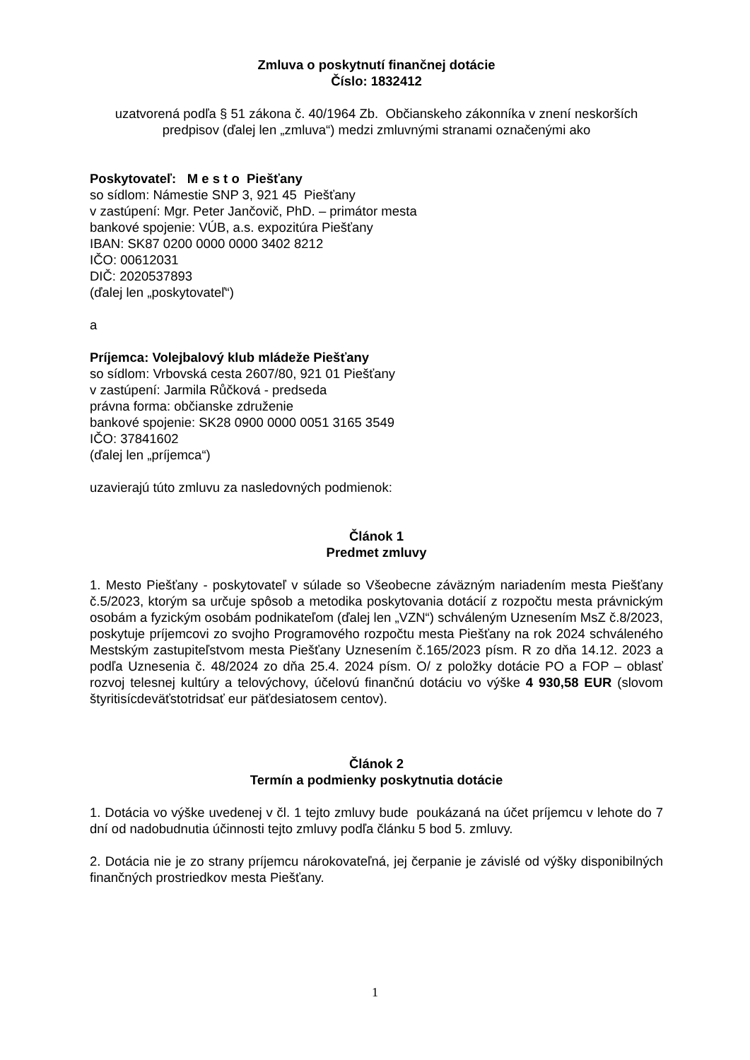Zmluva o poskytnutí finančnej dotácie
Číslo: 1832412
uzatvorená podľa § 51 zákona č. 40/1964 Zb. Občianskeho zákonníka v znení neskorších predpisov (ďalej len „zmluva“) medzi zmluvnými stranami označenými ako
Poskytovateľ: M e s t o Piešťany
so sídlom: Námestie SNP 3, 921 45 Piešťany
v zastúpení: Mgr. Peter Jančovič, PhD. – primátor mesta
bankové spojenie: VÚB, a.s. expozitúra Piešťany
IBAN: SK87 0200 0000 0000 3402 8212
IČO: 00612031
DIČ: 2020537893
(ďalej len „poskytovateľ“)
a
Príjemca: Volejbalový klub mládeže Piešťany
so sídlom: Vrbovská cesta 2607/80, 921 01 Piešťany
v zastúpení: Jarmila Růčková - predseda
právna forma: občianske združenie
bankové spojenie: SK28 0900 0000 0051 3165 3549
IČO: 37841602
(ďalej len „príjemca“)
uzavierajú túto zmluvu za nasledovných podmienok:
Článok 1
Predmet zmluvy
1. Mesto Piešťany - poskytovateľ v súlade so Všeobecne záväzným nariadením mesta Piešťany č.5/2023, ktorým sa určuje spôsob a metodika poskytovania dotácií z rozpočtu mesta právnickým osobám a fyzickým osobám podnikateľom (ďalej len „VZN“) schváleným Uznesením MsZ č.8/2023, poskytuje príjemcovi zo svojho Programového rozpočtu mesta Piešťany na rok 2024 schváleného Mestským zastupiteľstvom mesta Piešťany Uznesením č.165/2023 písm. R zo dňa 14.12. 2023 a podľa Uznesenia č. 48/2024 zo dňa 25.4. 2024 písm. O/ z položky dotácie PO a FOP – oblasť rozvoj telesnej kultúry a telovýchovy, účelovú finančnú dotáciu vo výške 4 930,58 EUR (slovom štyritisícdeväťstotridsať eur päťdesiatosem centov).
Článok 2
Termín a podmienky poskytnutia dotácie
1. Dotácia vo výške uvedenej v čl. 1 tejto zmluvy bude poukázaná na účet príjemcu v lehote do 7 dní od nadobudnutia účinnosti tejto zmluvy podľa článku 5 bod 5. zmluvy.
2. Dotácia nie je zo strany príjemcu nárokovateľná, jej čerpanie je závislé od výšky disponibilných finančných prostriedkov mesta Piešťany.
1